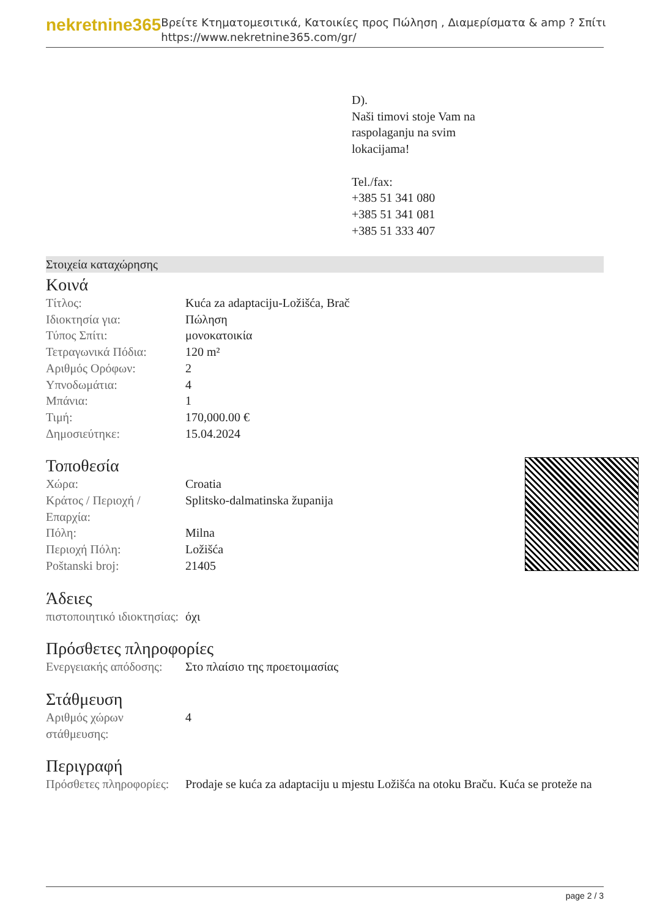nekretnine365
Βρείτε Κτηματομεσιτικά, Κατοικίες προς Πώληση , Διαμερίσματα & amp ? Σπίτι
https://www.nekretnine365.com/gr/
D).
Naši timovi stoje Vam na
raspolaganju na svim
lokacijama!
Tel./fax:
+385 51 341 080
+385 51 341 081
+385 51 333 407
Στοιχεία καταχώρησης
Κοινά
| Τίτλος: | Kuća za adaptaciju-Ložišća, Brač |
| Ιδιοκτησία για: | Πώληση |
| Τύπος Σπίτι: | μονοκατοικία |
| Τετραγωνικά Πόδια: | 120 m² |
| Αριθμός Ορόφων: | 2 |
| Υπνοδωμάτια: | 4 |
| Μπάνια: | 1 |
| Τιμή: | 170,000.00 € |
| Δημοσιεύτηκε: | 15.04.2024 |
Τοποθεσία
| Χώρα: | Croatia |
| Κράτος / Περιοχή / Επαρχία: | Splitsko-dalmatinska županija |
| Πόλη: | Milna |
| Περιοχή Πόλη: | Ložišća |
| Poštanski broj: | 21405 |
Άδειες
| πιστοποιητικό ιδιοκτησίας: | όχι |
Πρόσθετες πληροφορίες
| Ενεργειακής απόδοσης: | Στο πλαίσιο της προετοιμασίας |
Στάθμευση
| Αριθμός χώρων στάθμευσης: | 4 |
Περιγραφή
| Πρόσθετες πληροφορίες: | Prodaje se kuća za adaptaciju u mjestu Ložišća na otoku Braču. Kuća se proteže na |
page 2 / 3